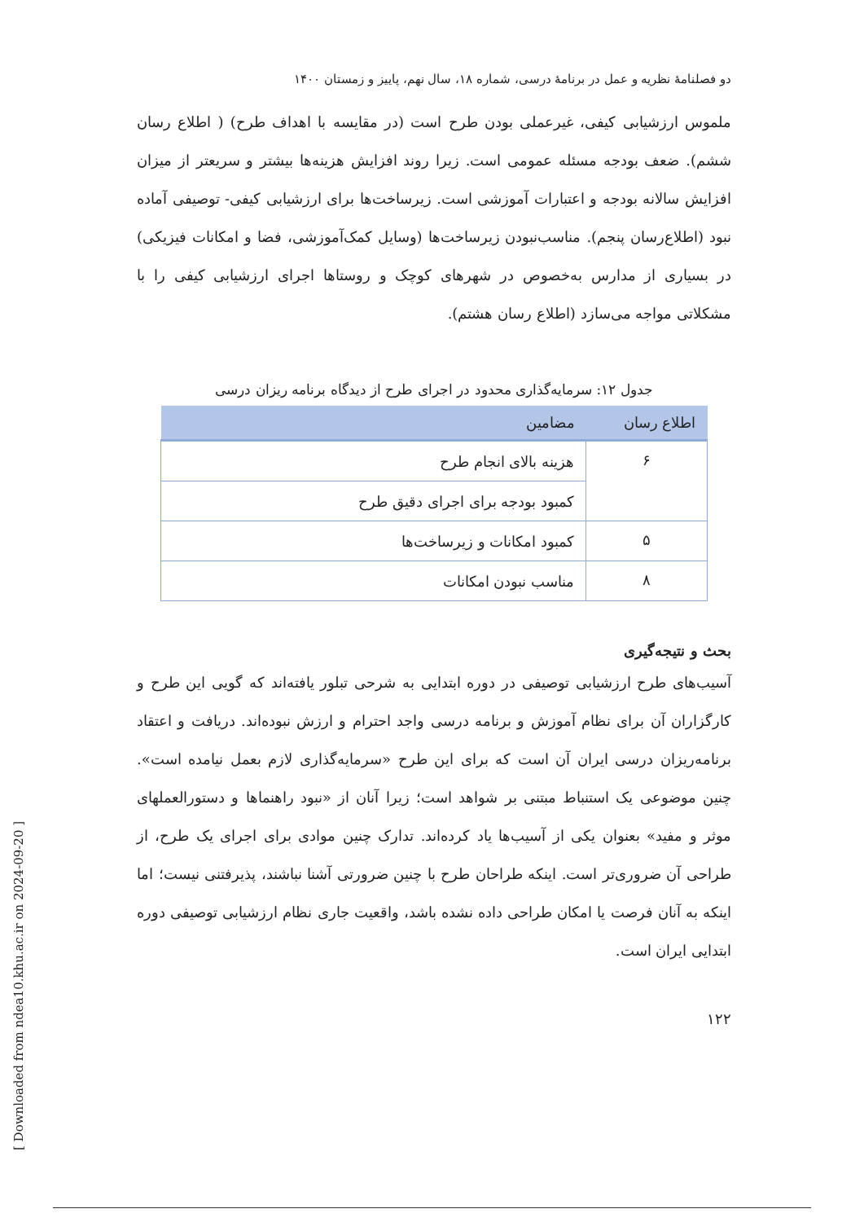[ Downloaded from ndea10.khu.ac.ir on 2024-09-20 ]
دو فصلنامهٔ نظریه و عمل در برنامهٔ درسی، شماره ۱۸، سال نهم، پاییز و زمستان ۱۴۰۰
ملموس ارزشیابی کیفی، غیرعملی بودن طرح است (در مقایسه با اهداف طرح) ( اطلاع رسان ششم). ضعف بودجه مسئله عمومی است. زیرا روند افزایش هزینه‌ها بیشتر و سریعتر از میزان افزایش سالانه بودجه و اعتبارات آموزشی است. زیرساخت‌ها برای ارزشیابی کیفی- توصیفی آماده نبود (اطلاع‌رسان پنجم). مناسب‌نبودن زیرساخت‌ها (وسایل کمک‌آموزشی، فضا و امکانات فیزیکی) در بسیاری از مدارس به‌خصوص در شهرهای کوچک و روستاها اجرای ارزشیابی کیفی را با مشکلاتی مواجه می‌سازد (اطلاع رسان هشتم).
جدول ۱۲: سرمایه‌گذاری محدود در اجرای طرح از دیدگاه برنامه ریزان درسی
| اطلاع رسان | مضامین |
| --- | --- |
| ۶ | هزینه بالای انجام طرح |
| | کمبود بودجه برای اجرای دقیق طرح |
| ۵ | کمبود امکانات و زیرساخت‌ها |
| ۸ | مناسب نبودن امکانات |
بحث و نتیجه‌گیری
آسیب‌های طرح ارزشیابی توصیفی در دوره ابتدایی به شرحی تبلور یافته‌اند که گویی این طرح و کارگزاران آن برای نظام آموزش و برنامه درسی واجد احترام و ارزش نبوده‌اند. دریافت و اعتقاد برنامه‌ریزان درسی ایران آن است که برای این طرح «سرمایه‌گذاری لازم بعمل نیامده است». چنین موضوعی یک استنباط مبتنی بر شواهد است؛ زیرا آنان از «نبود راهنماها و دستورالعملهای موثر و مفید» بعنوان یکی از آسیب‌ها یاد کرده‌اند. تدارک چنین موادی برای اجرای یک طرح، از طراحی آن ضروری‌تر است. اینکه طراحان طرح با چنین ضرورتی آشنا نباشند، پذیرفتنی نیست؛ اما اینکه به آنان فرصت یا امکان طراحی داده نشده باشد، واقعیت جاری نظام ارزشیابی توصیفی دوره ابتدایی ایران است.
۱۲۲